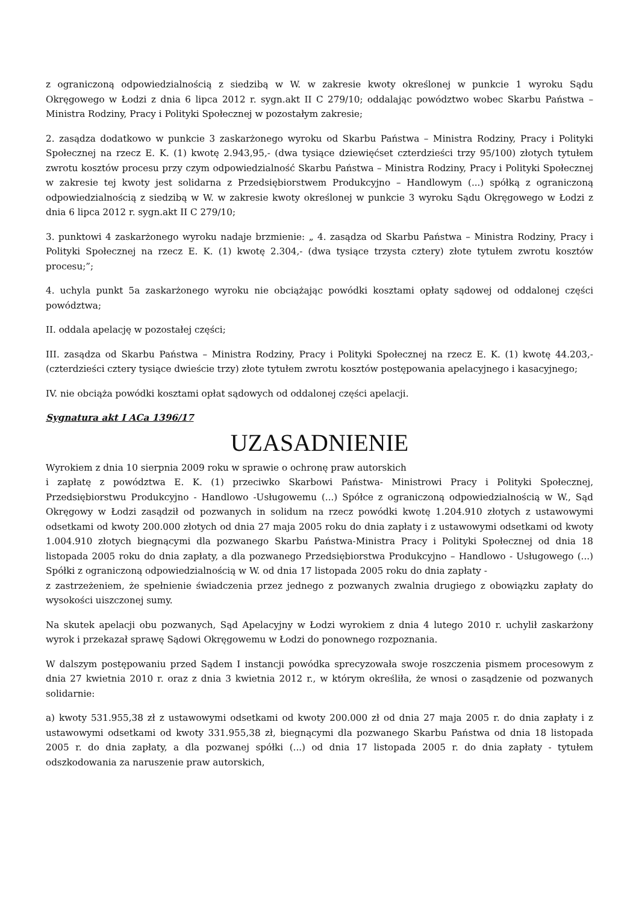z ograniczoną odpowiedzialnością z siedzibą w W. w zakresie kwoty określonej w punkcie 1 wyroku Sądu Okręgowego w Łodzi z dnia 6 lipca 2012 r. sygn.akt II C 279/10; oddalając powództwo wobec Skarbu Państwa – Ministra Rodziny, Pracy i Polityki Społecznej w pozostałym zakresie;
2. zasądza dodatkowo w punkcie 3 zaskarżonego wyroku od Skarbu Państwa – Ministra Rodziny, Pracy i Polityki Społecznej na rzecz E. K. (1) kwotę 2.943,95,- (dwa tysiące dziewięćset czterdzieści trzy 95/100) złotych tytułem zwrotu kosztów procesu przy czym odpowiedzialność Skarbu Państwa – Ministra Rodziny, Pracy i Polityki Społecznej w zakresie tej kwoty jest solidarna z Przedsiębiorstwem Produkcyjno – Handlowym (...) spółką z ograniczoną odpowiedzialnością z siedzibą w W. w zakresie kwoty określonej w punkcie 3 wyroku Sądu Okręgowego w Łodzi z dnia 6 lipca 2012 r. sygn.akt II C 279/10;
3. punktowi 4 zaskarżonego wyroku nadaje brzmienie: „ 4. zasądza od Skarbu Państwa – Ministra Rodziny, Pracy i Polityki Społecznej na rzecz E. K. (1) kwotę 2.304,- (dwa tysiące trzysta cztery) złote tytułem zwrotu kosztów procesu;”;
4. uchyla punkt 5a zaskarżonego wyroku nie obciążając powódki kosztami opłaty sądowej od oddalonej części powództwa;
II. oddala apelację w pozostałej części;
III. zasądza od Skarbu Państwa – Ministra Rodziny, Pracy i Polityki Społecznej na rzecz E. K. (1) kwotę 44.203,- (czterdzieści cztery tysiące dwieście trzy) złote tytułem zwrotu kosztów postępowania apelacyjnego i kasacyjnego;
IV. nie obciąża powódki kosztami opłat sądowych od oddalonej części apelacji.
Sygnatura akt I ACa 1396/17
UZASADNIENIE
Wyrokiem z dnia 10 sierpnia 2009 roku w sprawie o ochronę praw autorskich
i zapłatę z powództwa E. K. (1) przeciwko Skarbowi Państwa- Ministrowi Pracy i Polityki Społecznej, Przedsiębiorstwu Produkcyjno - Handlowo -Usługowemu (...) Spółce z ograniczoną odpowiedzialnością w W., Sąd Okręgowy w Łodzi zasądził od pozwanych in solidum na rzecz powódki kwotę 1.204.910 złotych z ustawowymi odsetkami od kwoty 200.000 złotych od dnia 27 maja 2005 roku do dnia zapłaty i z ustawowymi odsetkami od kwoty 1.004.910 złotych biegnącymi dla pozwanego Skarbu Państwa-Ministra Pracy i Polityki Społecznej od dnia 18 listopada 2005 roku do dnia zapłaty, a dla pozwanego Przedsiębiorstwa Produkcyjno – Handlowo - Usługowego (...) Spółki z ograniczoną odpowiedzialnością w W. od dnia 17 listopada 2005 roku do dnia zapłaty -
z zastrzeżeniem, że spełnienie świadczenia przez jednego z pozwanych zwalnia drugiego z obowiązku zapłaty do wysokości uiszczonej sumy.
Na skutek apelacji obu pozwanych, Sąd Apelacyjny w Łodzi wyrokiem z dnia 4 lutego 2010 r. uchylił zaskarżony wyrok i przekazał sprawę Sądowi Okręgowemu w Łodzi do ponownego rozpoznania.
W dalszym postępowaniu przed Sądem I instancji powódka sprecyzowała swoje roszczenia pismem procesowym z dnia 27 kwietnia 2010 r. oraz z dnia 3 kwietnia 2012 r., w którym określiła, że wnosi o zasądzenie od pozwanych solidarnie:
a) kwoty 531.955,38 zł z ustawowymi odsetkami od kwoty 200.000 zł od dnia 27 maja 2005 r. do dnia zapłaty i z ustawowymi odsetkami od kwoty 331.955,38 zł, biegnącymi dla pozwanego Skarbu Państwa od dnia 18 listopada 2005 r. do dnia zapłaty, a dla pozwanej spółki (...) od dnia 17 listopada 2005 r. do dnia zapłaty - tytułem odszkodowania za naruszenie praw autorskich,